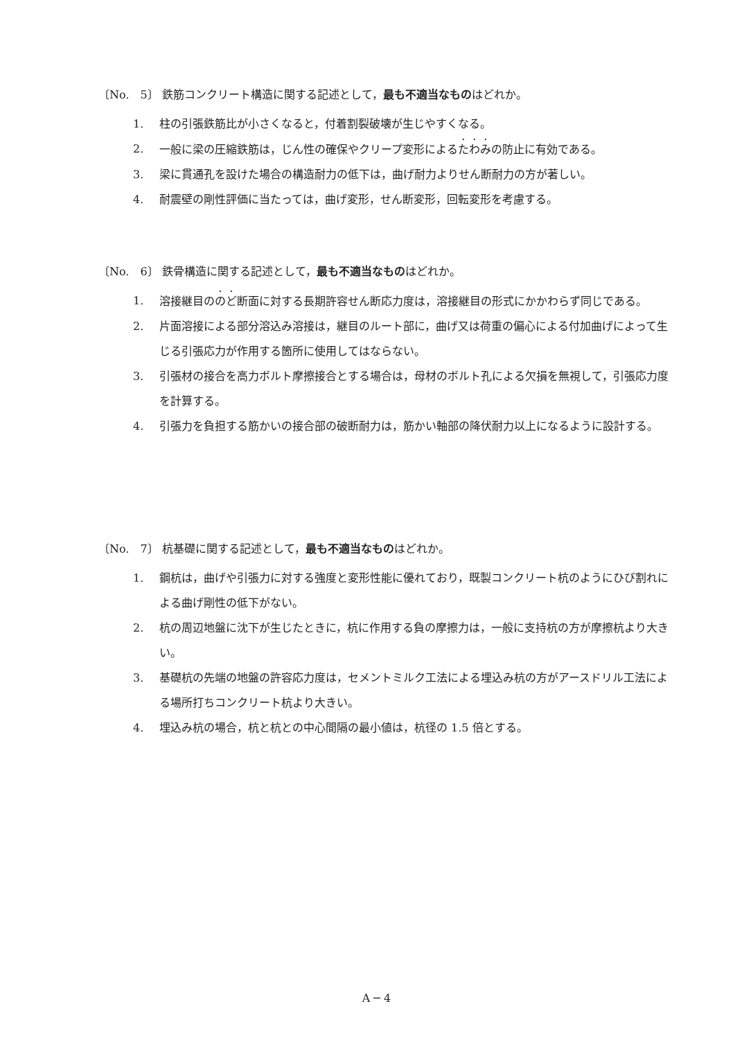〔No.　5〕 鉄筋コンクリート構造に関する記述として，最も不適当なものはどれか。
1. 柱の引張鉄筋比が小さくなると，付着割裂破壊が生じやすくなる。
2. 一般に梁の圧縮鉄筋は，じん性の確保やクリープ変形によるたわみの防止に有効である。
3. 梁に貫通孔を設けた場合の構造耐力の低下は，曲げ耐力よりせん断耐力の方が著しい。
4. 耐震壁の剛性評価に当たっては，曲げ変形，せん断変形，回転変形を考慮する。
〔No.　6〕 鉄骨構造に関する記述として，最も不適当なものはどれか。
1. 溶接継目ののど断面に対する長期許容せん断応力度は，溶接継目の形式にかかわらず同じである。
2. 片面溶接による部分溶込み溶接は，継目のルート部に，曲げ又は荷重の偏心による付加曲げによって生じる引張応力が作用する箇所に使用してはならない。
3. 引張材の接合を高力ボルト摩擦接合とする場合は，母材のボルト孔による欠損を無視して，引張応力度を計算する。
4. 引張力を負担する筋かいの接合部の破断耐力は，筋かい軸部の降伏耐力以上になるように設計する。
〔No.　7〕 杭基礎に関する記述として，最も不適当なものはどれか。
1. 鋼杭は，曲げや引張力に対する強度と変形性能に優れており，既製コンクリート杭のようにひび割れによる曲げ剛性の低下がない。
2. 杭の周辺地盤に沈下が生じたときに，杭に作用する負の摩擦力は，一般に支持杭の方が摩擦杭より大きい。
3. 基礎杭の先端の地盤の許容応力度は，セメントミルク工法による埋込み杭の方がアースドリル工法による場所打ちコンクリート杭より大きい。
4. 埋込み杭の場合，杭と杭との中心間隔の最小値は，杭径の 1.5 倍とする。
A ─ 4